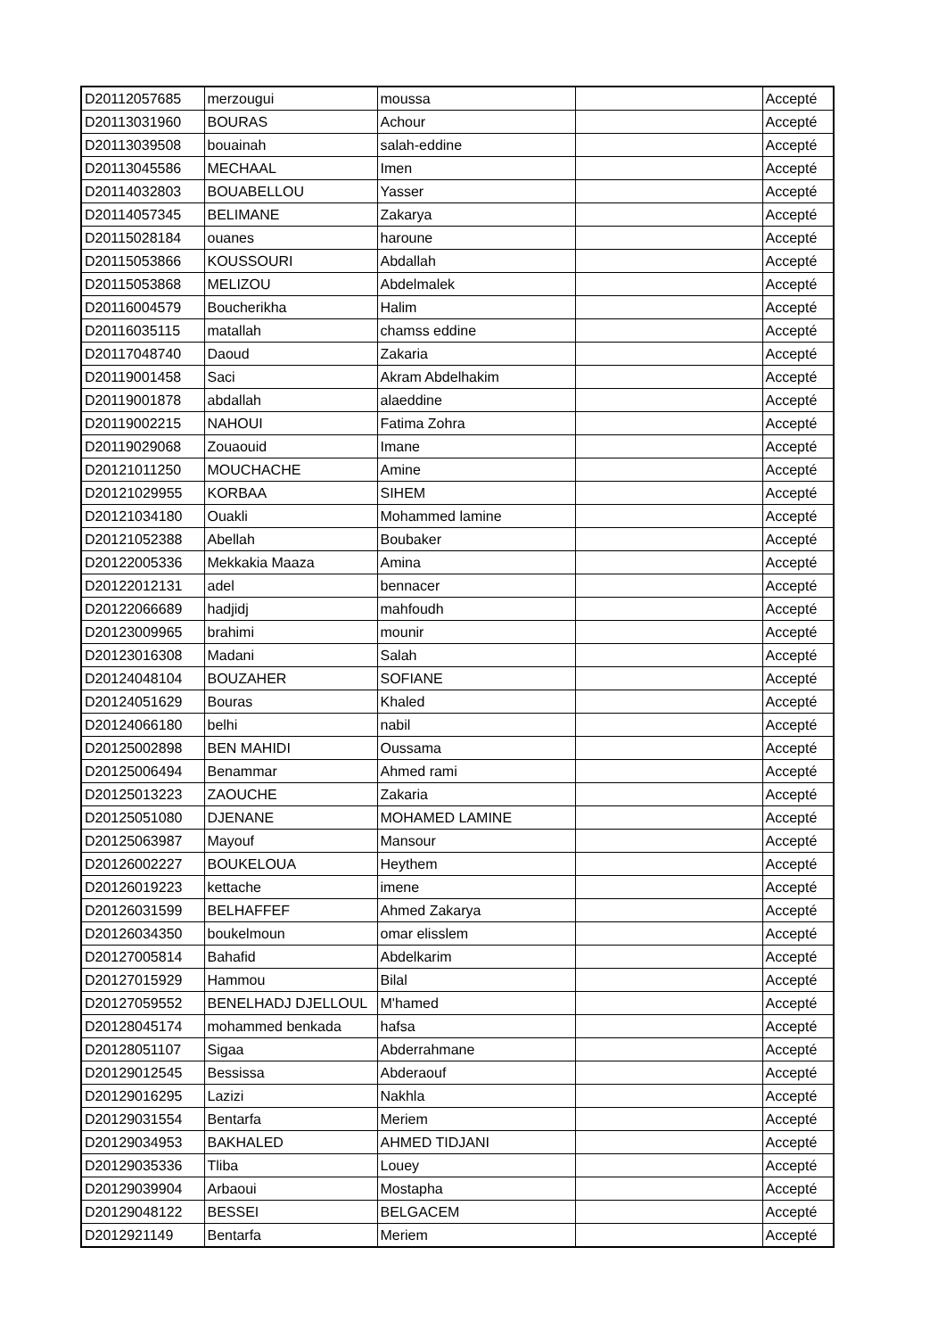| D20112057685 | merzougui | moussa | | Accepté |
| D20113031960 | BOURAS | Achour | | Accepté |
| D20113039508 | bouainah | salah-eddine | | Accepté |
| D20113045586 | MECHAAL | Imen | | Accepté |
| D20114032803 | BOUABELLOU | Yasser | | Accepté |
| D20114057345 | BELIMANE | Zakarya | | Accepté |
| D20115028184 | ouanes | haroune | | Accepté |
| D20115053866 | KOUSSOURI | Abdallah | | Accepté |
| D20115053868 | MELIZOU | Abdelmalek | | Accepté |
| D20116004579 | Boucherikha | Halim | | Accepté |
| D20116035115 | matallah | chamss eddine | | Accepté |
| D20117048740 | Daoud | Zakaria | | Accepté |
| D20119001458 | Saci | Akram Abdelhakim | | Accepté |
| D20119001878 | abdallah | alaeddine | | Accepté |
| D20119002215 | NAHOUI | Fatima Zohra | | Accepté |
| D20119029068 | Zouaouid | Imane | | Accepté |
| D20121011250 | MOUCHACHE | Amine | | Accepté |
| D20121029955 | KORBAA | SIHEM | | Accepté |
| D20121034180 | Ouakli | Mohammed lamine | | Accepté |
| D20121052388 | Abellah | Boubaker | | Accepté |
| D20122005336 | Mekkakia Maaza | Amina | | Accepté |
| D20122012131 | adel | bennacer | | Accepté |
| D20122066689 | hadjidj | mahfoudh | | Accepté |
| D20123009965 | brahimi | mounir | | Accepté |
| D20123016308 | Madani | Salah | | Accepté |
| D20124048104 | BOUZAHER | SOFIANE | | Accepté |
| D20124051629 | Bouras | Khaled | | Accepté |
| D20124066180 | belhi | nabil | | Accepté |
| D20125002898 | BEN MAHIDI | Oussama | | Accepté |
| D20125006494 | Benammar | Ahmed rami | | Accepté |
| D20125013223 | ZAOUCHE | Zakaria | | Accepté |
| D20125051080 | DJENANE | MOHAMED LAMINE | | Accepté |
| D20125063987 | Mayouf | Mansour | | Accepté |
| D20126002227 | BOUKELOUA | Heythem | | Accepté |
| D20126019223 | kettache | imene | | Accepté |
| D20126031599 | BELHAFFEF | Ahmed Zakarya | | Accepté |
| D20126034350 | boukelmoun | omar elisslem | | Accepté |
| D20127005814 | Bahafid | Abdelkarim | | Accepté |
| D20127015929 | Hammou | Bilal | | Accepté |
| D20127059552 | BENELHADJ DJELLOUL | M'hamed | | Accepté |
| D20128045174 | mohammed benkada | hafsa | | Accepté |
| D20128051107 | Sigaa | Abderrahmane | | Accepté |
| D20129012545 | Bessissa | Abderaouf | | Accepté |
| D20129016295 | Lazizi | Nakhla | | Accepté |
| D20129031554 | Bentarfa | Meriem | | Accepté |
| D20129034953 | BAKHALED | AHMED TIDJANI | | Accepté |
| D20129035336 | Tliba | Louey | | Accepté |
| D20129039904 | Arbaoui | Mostapha | | Accepté |
| D20129048122 | BESSEI | BELGACEM | | Accepté |
| D2012921149 | Bentarfa | Meriem | | Accepté |